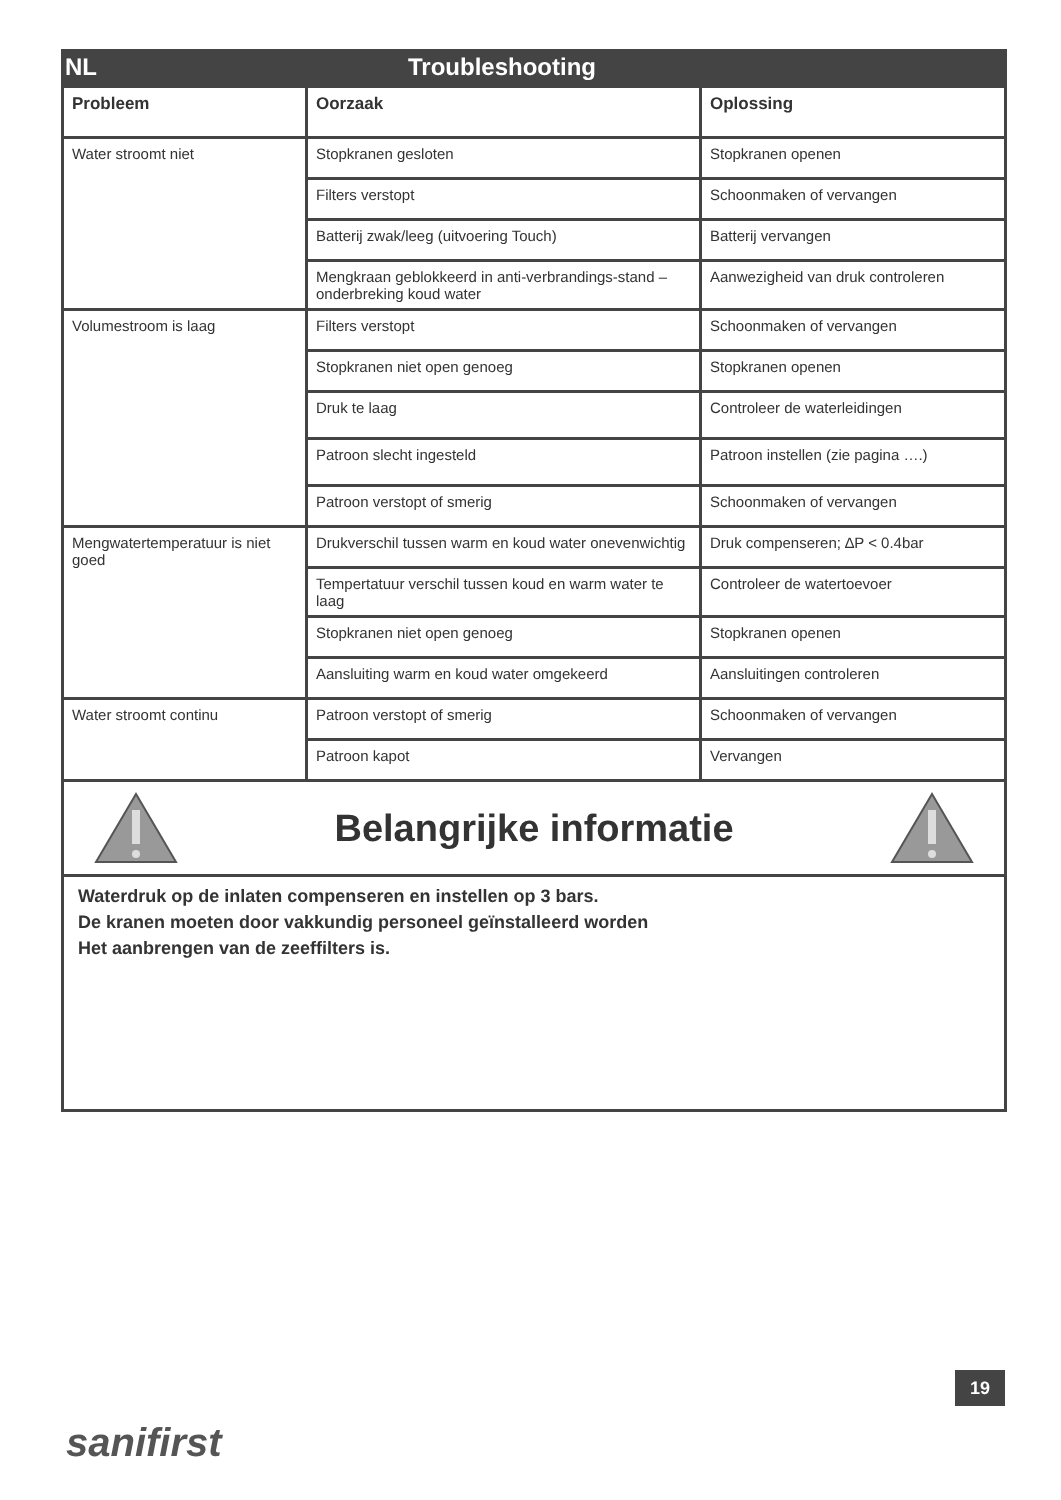NL Troubleshooting
| Probleem | Oorzaak | Oplossing |
| --- | --- | --- |
| Water stroomt niet | Stopkranen gesloten | Stopkranen openen |
| | Filters verstopt | Schoonmaken of vervangen |
| | Batterij zwak/leeg (uitvoering Touch) | Batterij vervangen |
| | Mengkraan geblokkeerd in anti-verbrandings-stand – onderbreking koud water | Aanwezigheid van druk controleren |
| Volumestroom is laag | Filters verstopt | Schoonmaken of vervangen |
| | Stopkranen niet open genoeg | Stopkranen openen |
| | Druk te laag | Controleer de waterleidingen |
| | Patroon slecht ingesteld | Patroon instellen (zie pagina ….) |
| | Patroon verstopt of smerig | Schoonmaken of vervangen |
| Mengwatertemperatuur is niet goed | Drukverschil tussen warm en koud water onevenwichtig | Druk compenseren; ∆P < 0.4bar |
| | Tempertatuur verschil tussen koud en warm water te laag | Controleer de watertoevoer |
| | Stopkranen niet open genoeg | Stopkranen openen |
| | Aansluiting warm en koud water omgekeerd | Aansluitingen controleren |
| Water stroomt continu | Patroon verstopt of smerig | Schoonmaken of vervangen |
| | Patroon kapot | Vervangen |
Belangrijke informatie
Waterdruk op de inlaten compenseren en instellen op 3 bars.
De kranen moeten door vakkundig personeel geïnstalleerd worden
Het aanbrengen van de zeeffilters is.
19
sanifirst